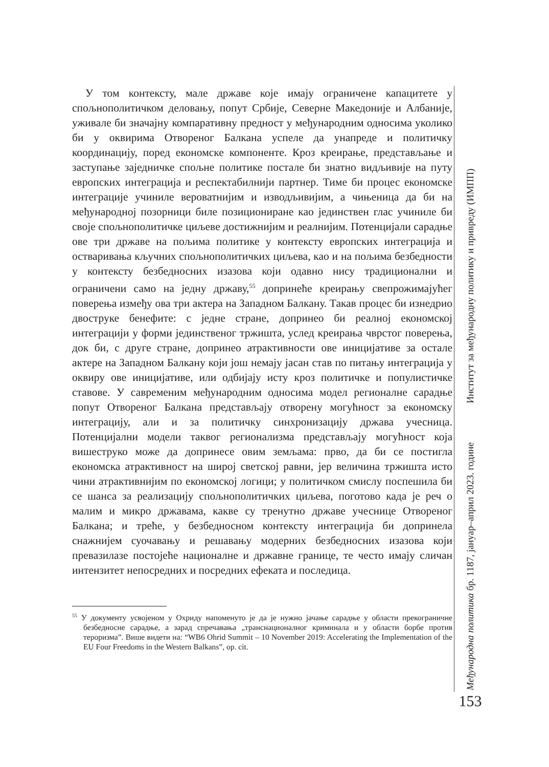У том контексту, мале државе које имају ограничене капацитете у спољнополитичком деловању, попут Србије, Северне Македоније и Албаније, уживале би значајну компаративну предност у међународним односима уколико би у оквирима Отвореног Балкана успеле да унапреде и политичку координацију, поред економске компоненте. Кроз креирање, представљање и заступање заједничке спољне политике постале би знатно видљивије на путу европских интеграција и респектабилнији партнер. Тиме би процес економске интеграције учиниле вероватнијим и изводљивијим, а чињеница да би на међународној позорници биле позициониране као јединствен глас учиниле би своје спољнополитичке циљеве достижнијим и реалнијим. Потенцијали сарадње ове три државе на пољима политике у контексту европских интеграција и остваривања кључних спољнополитичких циљева, као и на пољима безбедности у контексту безбедносних изазова који одавно нису традиционални и ограничени само на једну државу,<sup>55</sup> допринеће креирању свепрожимајућег поверења између ова три актера на Западном Балкану. Такав процес би изнедрио двоструке бенефите: с једне стране, допринео би реалној економској интеграцији у форми јединственог тржишта, услед креирања чврстог поверења, док би, с друге стране, допринео атрактивности ове иницијативе за остале актере на Западном Балкану који још немају јасан став по питању интеграција у оквиру ове иницијативе, или одбијају исту кроз политичке и популистичке ставове. У савременим међународним односима модел регионалне сарадње попут Отвореног Балкана представљају отворену могућност за економску интеграцију, али и за политичку синхронизацију држава учесница. Потенцијални модели таквог регионализма представљају могућност која вишеструко може да допринесе овим земљама: прво, да би се постигла економска атрактивност на широј светској равни, јер величина тржишта исто чини атрактивнијим по економској логици; у политичком смислу поспешила би се шанса за реализацију спољнополитичких циљева, поготово када је реч о малим и микро државама, какве су тренутно државе учеснице Отвореног Балкана; и треће, у безбедносном контексту интеграција би допринела снажнијем суочавању и решавању модерних безбедносних изазова који превазилазе постојеће националне и државне границе, те често имају сличан интензитет непосредних и посредних ефеката и последица.
<sup>55</sup> У документу усвојеном у Охриду напоменуто је да је нужно јачање сарадње у области прекограничне безбедносне сарадње, а зарад спречавања „транснационалног криминала и у области борбе против тероризма”. Више видети на: “WB6 Ohrid Summit – 10 November 2019: Accelerating the Implementation of the EU Four Freedoms in the Western Balkans”, op. cit.
Међународна политика бр. 1187, јануар–април 2023. године Институт за међународну политику и привреду (ИМПП)
153